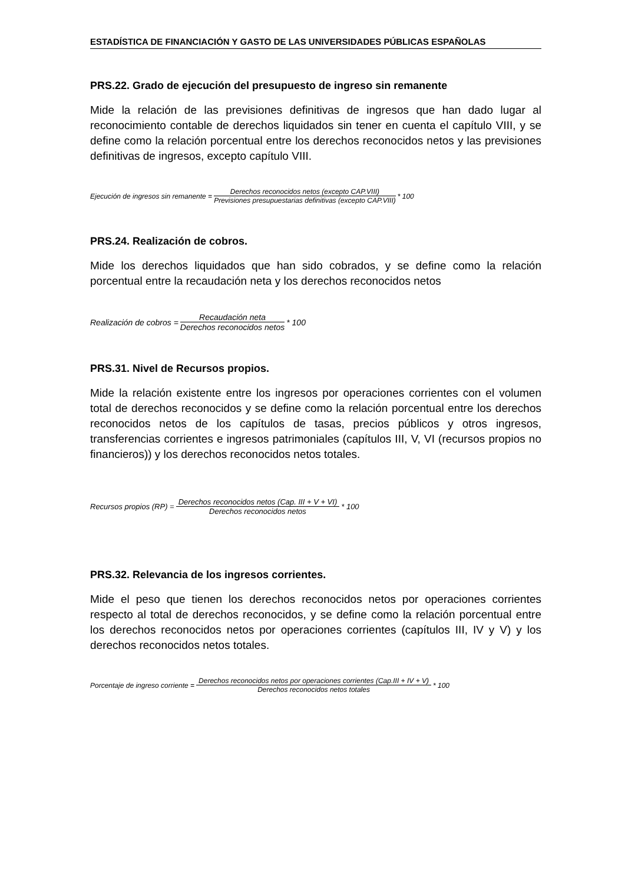ESTADÍSTICA DE FINANCIACIÓN Y GASTO DE LAS UNIVERSIDADES PÚBLICAS ESPAÑOLAS
PRS.22. Grado de ejecución del presupuesto de ingreso sin remanente
Mide la relación de las previsiones definitivas de ingresos que han dado lugar al reconocimiento contable de derechos liquidados sin tener en cuenta el capítulo VIII, y se define como la relación porcentual entre los derechos reconocidos netos y las previsiones definitivas de ingresos, excepto capítulo VIII.
Ejecución de ingresos sin remanente = Derechos reconocidos netos (excepto CAP.VIII) Previsiones presupuestarias definitivas (excepto CAP.VIII) * 100
PRS.24. Realización de cobros.
Mide los derechos liquidados que han sido cobrados, y se define como la relación porcentual entre la recaudación neta y los derechos reconocidos netos
Realización de cobros = Recaudación neta Derechos reconocidos netos * 100
PRS.31. Nivel de Recursos propios.
Mide la relación existente entre los ingresos por operaciones corrientes con el volumen total de derechos reconocidos y se define como la relación porcentual entre los derechos reconocidos netos de los capítulos de tasas, precios públicos y otros ingresos, transferencias corrientes e ingresos patrimoniales (capítulos III, V, VI (recursos propios no financieros)) y los derechos reconocidos netos totales.
Recursos propios (RP) = Derechos reconocidos netos (Cap. III + V + VI) Derechos reconocidos netos * 100
PRS.32. Relevancia de los ingresos corrientes.
Mide el peso que tienen los derechos reconocidos netos por operaciones corrientes respecto al total de derechos reconocidos, y se define como la relación porcentual entre los derechos reconocidos netos por operaciones corrientes (capítulos III, IV y V) y los derechos reconocidos netos totales.
Porcentaje de ingreso corriente = Derechos reconocidos netos por operaciones corrientes (Cap.III + IV + V) Derechos reconocidos netos totales * 100